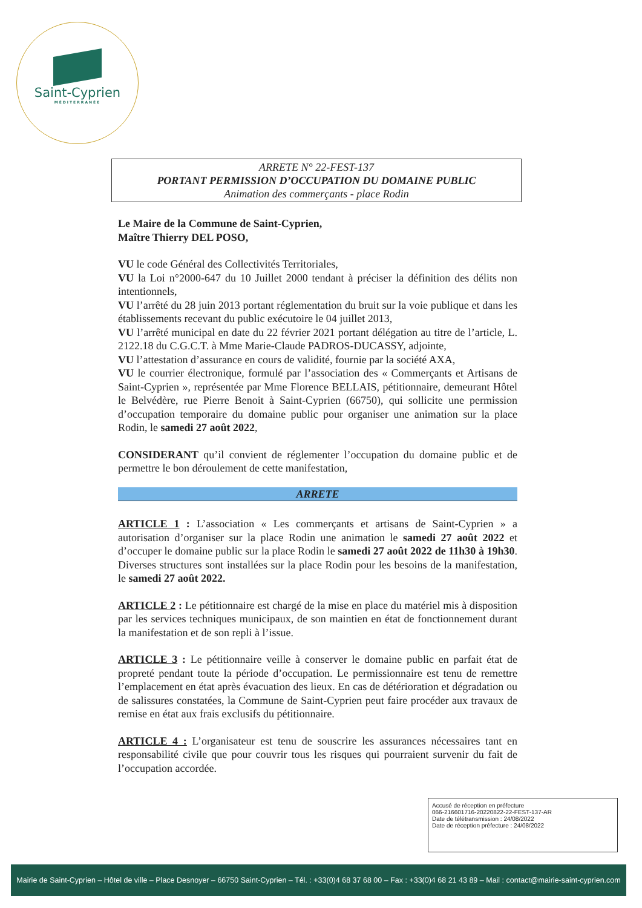Saint-Cyprien
MÉDITERRANÉE
ARRETE N° 22-FEST-137
PORTANT PERMISSION D’OCCUPATION DU DOMAINE PUBLIC
Animation des commerçants - place Rodin
Le Maire de la Commune de Saint-Cyprien,
Maître Thierry DEL POSO,
VU le code Général des Collectivités Territoriales,
VU la Loi n°2000-647 du 10 Juillet 2000 tendant à préciser la définition des délits non intentionnels,
VU l’arrêté du 28 juin 2013 portant réglementation du bruit sur la voie publique et dans les établissements recevant du public exécutoire le 04 juillet 2013,
VU l’arrêté municipal en date du 22 février 2021 portant délégation au titre de l’article, L. 2122.18 du C.G.C.T. à Mme Marie-Claude PADROS-DUCASSY, adjointe,
VU l’attestation d’assurance en cours de validité, fournie par la société AXA,
VU le courrier électronique, formulé par l’association des « Commerçants et Artisans de Saint-Cyprien », représentée par Mme Florence BELLAIS, pétitionnaire, demeurant Hôtel le Belvédère, rue Pierre Benoit à Saint-Cyprien (66750), qui sollicite une permission d’occupation temporaire du domaine public pour organiser une animation sur la place Rodin, le samedi 27 août 2022,
CONSIDERANT qu’il convient de réglementer l’occupation du domaine public et de permettre le bon déroulement de cette manifestation,
ARRETE
ARTICLE 1 : L’association « Les commerçants et artisans de Saint-Cyprien » a autorisation d’organiser sur la place Rodin une animation le samedi 27 août 2022 et d’occuper le domaine public sur la place Rodin le samedi 27 août 2022 de 11h30 à 19h30. Diverses structures sont installées sur la place Rodin pour les besoins de la manifestation, le samedi 27 août 2022.
ARTICLE 2 : Le pétitionnaire est chargé de la mise en place du matériel mis à disposition par les services techniques municipaux, de son maintien en état de fonctionnement durant la manifestation et de son repli à l’issue.
ARTICLE 3 : Le pétitionnaire veille à conserver le domaine public en parfait état de propreté pendant toute la période d’occupation. Le permissionnaire est tenu de remettre l’emplacement en état après évacuation des lieux. En cas de détérioration et dégradation ou de salissures constatées, la Commune de Saint-Cyprien peut faire procéder aux travaux de remise en état aux frais exclusifs du pétitionnaire.
ARTICLE 4 : L’organisateur est tenu de souscrire les assurances nécessaires tant en responsabilité civile que pour couvrir tous les risques qui pourraient survenir du fait de l’occupation accordée.
Accusé de réception en préfecture
066-216601716-20220822-22-FEST-137-AR
Date de télétransmission : 24/08/2022
Date de réception préfecture : 24/08/2022
Mairie de Saint-Cyprien – Hôtel de ville – Place Desnoyer – 66750 Saint-Cyprien – Tél. : +33(0)4 68 37 68 00 – Fax : +33(0)4 68 21 43 89 – Mail : contact@mairie-saint-cyprien.com